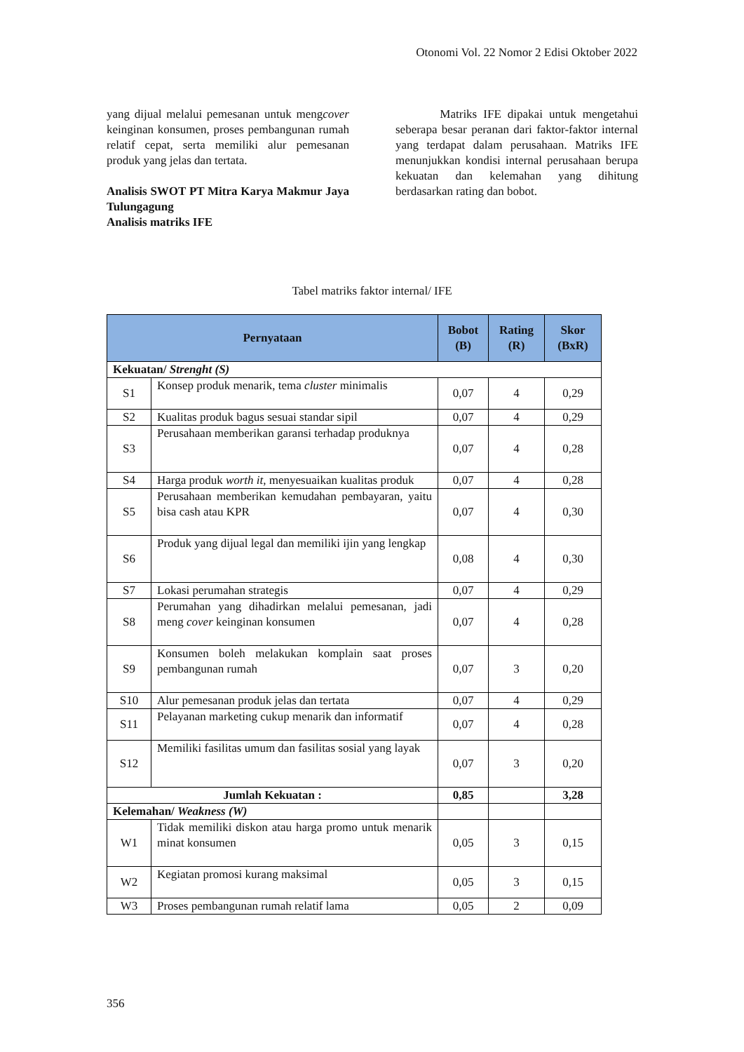Otonomi Vol. 22 Nomor 2 Edisi Oktober 2022
yang dijual melalui pemesanan untuk mengcover keinginan konsumen, proses pembangunan rumah relatif cepat, serta memiliki alur pemesanan produk yang jelas dan tertata.
Analisis SWOT PT Mitra Karya Makmur Jaya Tulungagung
Analisis matriks IFE
Matriks IFE dipakai untuk mengetahui seberapa besar peranan dari faktor-faktor internal yang terdapat dalam perusahaan. Matriks IFE menunjukkan kondisi internal perusahaan berupa kekuatan dan kelemahan yang dihitung berdasarkan rating dan bobot.
Tabel matriks faktor internal/ IFE
| Pernyataan | | Bobot (B) | Rating (R) | Skor (BxR) |
| --- | --- | --- | --- | --- |
| Kekuatan/ Strenght (S) | | | | |
| S1 | Konsep produk menarik, tema cluster minimalis | 0,07 | 4 | 0,29 |
| S2 | Kualitas produk bagus sesuai standar sipil | 0,07 | 4 | 0,29 |
| S3 | Perusahaan memberikan garansi terhadap produknya | 0,07 | 4 | 0,28 |
| S4 | Harga produk worth it , menyesuaikan kualitas produk | 0,07 | 4 | 0,28 |
| S5 | Perusahaan memberikan kemudahan pembayaran, yaitu bisa cash atau KPR | 0,07 | 4 | 0,30 |
| S6 | Produk yang dijual legal dan memiliki ijin yang lengkap | 0,08 | 4 | 0,30 |
| S7 | Lokasi perumahan strategis | 0,07 | 4 | 0,29 |
| S8 | Perumahan yang dihadirkan melalui pemesanan, jadi meng cover keinginan konsumen | 0,07 | 4 | 0,28 |
| S9 | Konsumen boleh melakukan komplain saat proses pembangunan rumah | 0,07 | 3 | 0,20 |
| S10 | Alur pemesanan produk jelas dan tertata | 0,07 | 4 | 0,29 |
| S11 | Pelayanan marketing cukup menarik dan informatif | 0,07 | 4 | 0,28 |
| S12 | Memiliki fasilitas umum dan fasilitas sosial yang layak | 0,07 | 3 | 0,20 |
| Jumlah Kekuatan : | | 0,85 | | 3,28 |
| Kelemahan/ Weakness (W) | | | | |
| W1 | Tidak memiliki diskon atau harga promo untuk menarik minat konsumen | 0,05 | 3 | 0,15 |
| W2 | Kegiatan promosi kurang maksimal | 0,05 | 3 | 0,15 |
| W3 | Proses pembangunan rumah relatif lama | 0,05 | 2 | 0,09 |
356